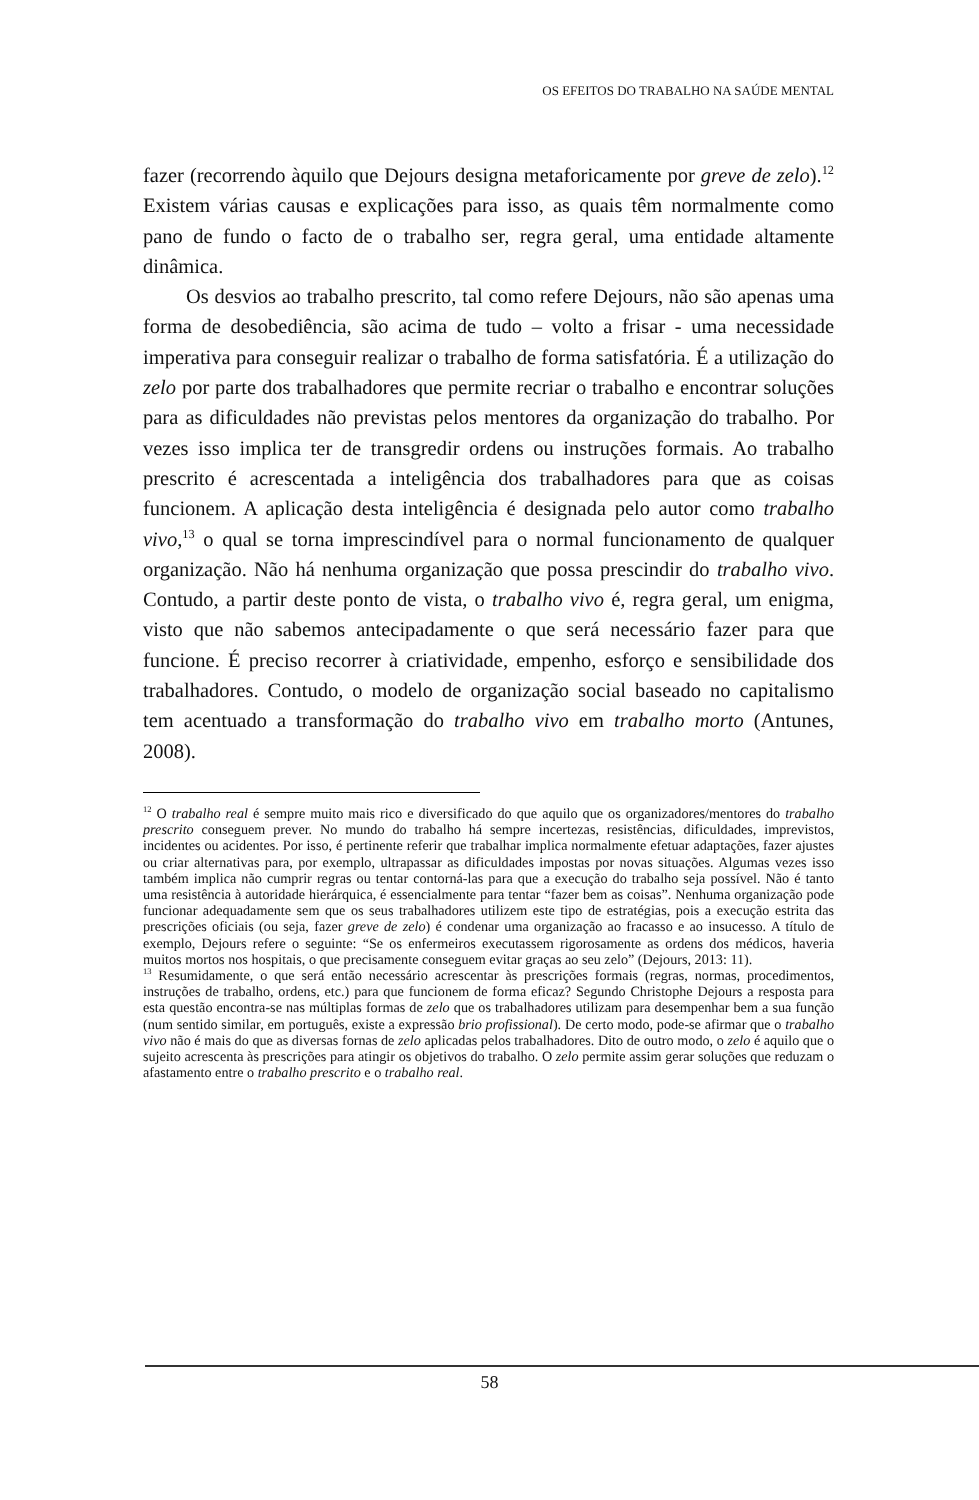OS EFEITOS DO TRABALHO NA SAÚDE MENTAL
fazer (recorrendo àquilo que Dejours designa metaforicamente por greve de zelo).<sup>12</sup> Existem várias causas e explicações para isso, as quais têm normalmente como pano de fundo o facto de o trabalho ser, regra geral, uma entidade altamente dinâmica.
Os desvios ao trabalho prescrito, tal como refere Dejours, não são apenas uma forma de desobediência, são acima de tudo – volto a frisar - uma necessidade imperativa para conseguir realizar o trabalho de forma satisfatória. É a utilização do zelo por parte dos trabalhadores que permite recriar o trabalho e encontrar soluções para as dificuldades não previstas pelos mentores da organização do trabalho. Por vezes isso implica ter de transgredir ordens ou instruções formais. Ao trabalho prescrito é acrescentada a inteligência dos trabalhadores para que as coisas funcionem. A aplicação desta inteligência é designada pelo autor como trabalho vivo,<sup>13</sup> o qual se torna imprescindível para o normal funcionamento de qualquer organização. Não há nenhuma organização que possa prescindir do trabalho vivo. Contudo, a partir deste ponto de vista, o trabalho vivo é, regra geral, um enigma, visto que não sabemos antecipadamente o que será necessário fazer para que funcione. É preciso recorrer à criatividade, empenho, esforço e sensibilidade dos trabalhadores. Contudo, o modelo de organização social baseado no capitalismo tem acentuado a transformação do trabalho vivo em trabalho morto (Antunes, 2008).
<sup>12</sup> O trabalho real é sempre muito mais rico e diversificado do que aquilo que os organizadores/mentores do trabalho prescrito conseguem prever. No mundo do trabalho há sempre incertezas, resistências, dificuldades, imprevistos, incidentes ou acidentes. Por isso, é pertinente referir que trabalhar implica normalmente efetuar adaptações, fazer ajustes ou criar alternativas para, por exemplo, ultrapassar as dificuldades impostas por novas situações. Algumas vezes isso também implica não cumprir regras ou tentar contorná-las para que a execução do trabalho seja possível. Não é tanto uma resistência à autoridade hierárquica, é essencialmente para tentar “fazer bem as coisas”. Nenhuma organização pode funcionar adequadamente sem que os seus trabalhadores utilizem este tipo de estratégias, pois a execução estrita das prescrições oficiais (ou seja, fazer greve de zelo) é condenar uma organização ao fracasso e ao insucesso. A título de exemplo, Dejours refere o seguinte: “Se os enfermeiros executassem rigorosamente as ordens dos médicos, haveria muitos mortos nos hospitais, o que precisamente conseguem evitar graças ao seu zelo” (Dejours, 2013: 11).
<sup>13</sup> Resumidamente, o que será então necessário acrescentar às prescrições formais (regras, normas, procedimentos, instruções de trabalho, ordens, etc.) para que funcionem de forma eficaz? Segundo Christophe Dejours a resposta para esta questão encontra-se nas múltiplas formas de zelo que os trabalhadores utilizam para desempenhar bem a sua função (num sentido similar, em português, existe a expressão brio profissional). De certo modo, pode-se afirmar que o trabalho vivo não é mais do que as diversas fornas de zelo aplicadas pelos trabalhadores. Dito de outro modo, o zelo é aquilo que o sujeito acrescenta às prescrições para atingir os objetivos do trabalho. O zelo permite assim gerar soluções que reduzam o afastamento entre o trabalho prescrito e o trabalho real.
58